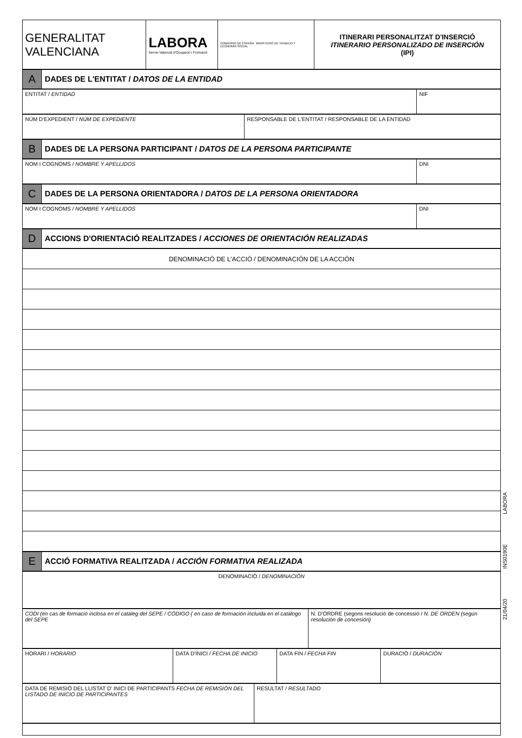| GENERALITAT VALENCIANA | LABORA Servei Valencià d'Ocupació i Formació | GOBIERNO DE ESPAÑA MINISTERIO DE TRABAJO Y ECONOMÍA SOCIAL | ITINERARI PERSONALITZAT D'INSERCIÓ ITINERARIO PERSONALIZADO DE INSERCIÓN (IPI) |
| A | DADES DE L'ENTITAT / DATOS DE LA ENTIDAD |
| ENTITAT / ENTIDAD | NIF |
| NÚM D'EXPEDIENT / NÚM DE EXPEDIENTE | RESPONSABLE DE L'ENTITAT / RESPONSABLE DE LA ENTIDAD |
| B | DADES DE LA PERSONA PARTICIPANT / DATOS DE LA PERSONA PARTICIPANTE |
| NOM I COGNOMS / NOMBRE Y APELLIDOS | DNI |
| C | DADES DE LA PERSONA ORIENTADORA / DATOS DE LA PERSONA ORIENTADORA |
| NOM I COGNOMS / NOMBRE Y APELLIDOS | DNI |
| D | ACCIONS D'ORIENTACIÓ REALITZADES / ACCIONES DE ORIENTACIÓN REALIZADAS |
| DENOMINACIÓ DE L'ACCIÓ / DENOMINACIÓN DE LA ACCIÓN |
| E | ACCIÓ FORMATIVA REALITZADA / ACCIÓN FORMATIVA REALIZADA |
| DENOMINACIÓ / DENOMINACIÓN |
| CODI (en cas de formació inclosa en el catàleg del SEPE / CÓDIGO ( en caso de formación incluida en el catálogo del SEPE | N. D'ORDRE (segons resolució de concessió / N. DE ORDEN (según resolución de concesión) |
| HORARI / HORARIO | DATA D'INICI / FECHA DE INICIO | DATA FIN / FECHA FIN | DURACIÓ / DURACIÓN |
| DATA DE REMISIÓ DEL LLISTAT D' INICI DE PARTICIPANTS FECHA DE REMISIÓN DEL LISTADO DE INICIO DE PARTICIPANTES | RESULTAT / RESULTADO |
21/04/20 INS0190E LABORA